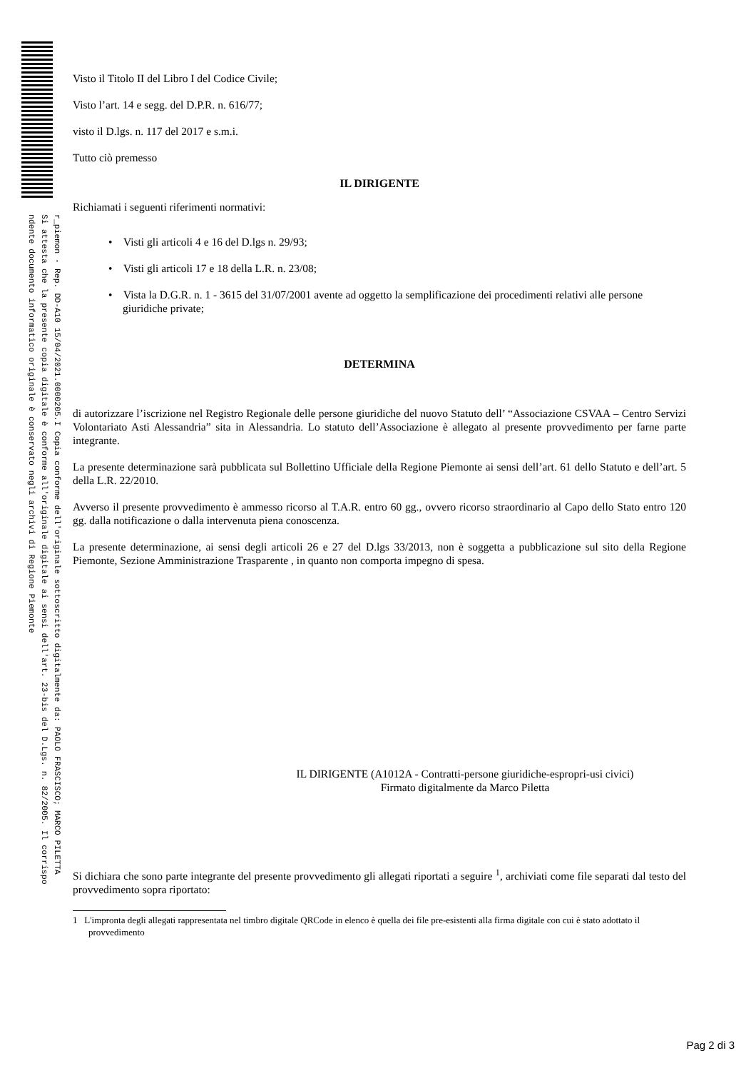r_piemon - Rep. DD-A10 15/04/2021.0000205.I Copia conforme dell'originale sottoscritto digitalmente da: PAOLO FRASCISCO; MARCO PILETTA
Si attesta che la presente copia digitale è conforme all'originale digitale ai sensi dell'art. 23-bis del D.Lgs. n. 82/2005. Il corrispo
ndente documento informatico originale è conservato negli archivi di Regione Piemonte
Visto il Titolo II del Libro I del Codice Civile;
Visto l’art. 14 e segg. del D.P.R. n. 616/77;
visto il D.lgs. n. 117 del 2017 e s.m.i.
Tutto ciò premesso
IL DIRIGENTE
Richiamati i seguenti riferimenti normativi:
• Visti gli articoli 4 e 16 del D.lgs n. 29/93;
• Visti gli articoli 17 e 18 della L.R. n. 23/08;
• Vista la D.G.R. n. 1 - 3615 del 31/07/2001 avente ad oggetto la semplificazione dei procedimenti relativi alle persone giuridiche private;
DETERMINA
di autorizzare l’iscrizione nel Registro Regionale delle persone giuridiche del nuovo Statuto dell’ “Associazione CSVAA – Centro Servizi Volontariato Asti Alessandria” sita in Alessandria. Lo statuto dell’Associazione è allegato al presente provvedimento per farne parte integrante.
La presente determinazione sarà pubblicata sul Bollettino Ufficiale della Regione Piemonte ai sensi dell’art. 61 dello Statuto e dell’art. 5 della L.R. 22/2010.
Avverso il presente provvedimento è ammesso ricorso al T.A.R. entro 60 gg., ovvero ricorso straordinario al Capo dello Stato entro 120 gg. dalla notificazione o dalla intervenuta piena conoscenza.
La presente determinazione, ai sensi degli articoli 26 e 27 del D.lgs 33/2013, non è soggetta a pubblicazione sul sito della Regione Piemonte, Sezione Amministrazione Trasparente , in quanto non comporta impegno di spesa.
IL DIRIGENTE (A1012A - Contratti-persone giuridiche-espropri-usi civici)
Firmato digitalmente da Marco Piletta
Si dichiara che sono parte integrante del presente provvedimento gli allegati riportati a seguire <sup>1</sup>, archiviati come file separati dal testo del provvedimento sopra riportato:
1 L'impronta degli allegati rappresentata nel timbro digitale QRCode in elenco è quella dei file pre-esistenti alla firma digitale con cui è stato adottato il provvedimento
Pag 2 di 3